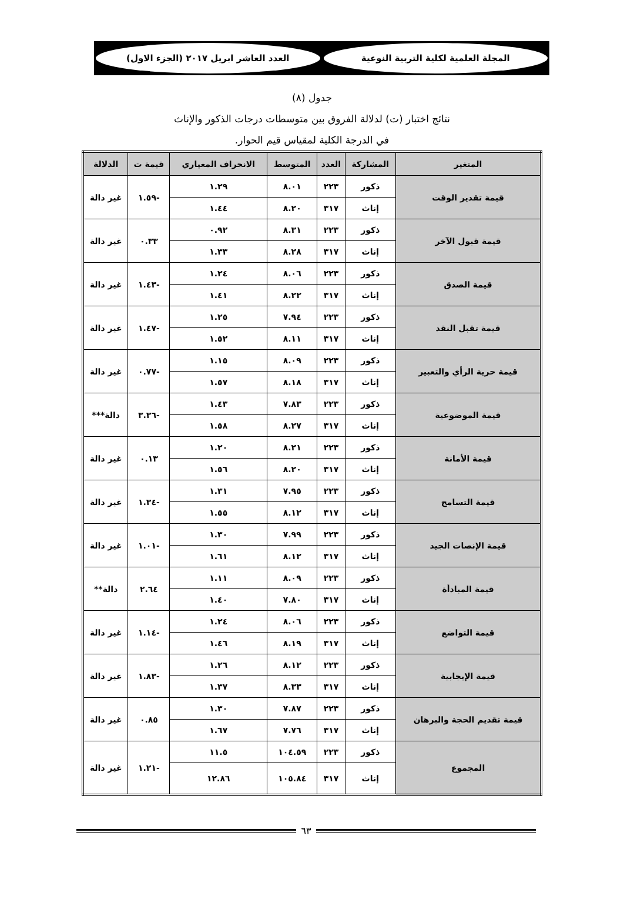المجلة العلمية لكلية التربية النوعية
العدد العاشر ابريل ٢٠١٧ (الجزء الاول)
جدول (٨)
نتائج اختبار (ت) لدلالة الفروق بين متوسطات درجات الذكور والإناث
في الدرجة الكلية لمقياس قيم الحوار.
| المتغير | المشاركة | العدد | المتوسط | الانحراف المعياري | قيمة ت | الدلالة |
| --- | --- | --- | --- | --- | --- | --- |
| قيمة تقدير الوقت | ذكور | ٢٢٣ | ٨.٠١ | ١.٢٩ | -١.٥٩ | غير دالة |
| | إناث | ٣١٧ | ٨.٢٠ | ١.٤٤ | | |
| قيمة قبول الآخر | ذكور | ٢٢٣ | ٨.٣١ | ٠.٩٢ | ٠.٣٣ | غير دالة |
| | إناث | ٣١٧ | ٨.٢٨ | ١.٣٣ | | |
| قيمة الصدق | ذكور | ٢٢٣ | ٨.٠٦ | ١.٢٤ | -١.٤٣ | غير دالة |
| | إناث | ٣١٧ | ٨.٢٢ | ١.٤١ | | |
| قيمة تقبل النقد | ذكور | ٢٢٣ | ٧.٩٤ | ١.٢٥ | -١.٤٧ | غير دالة |
| | إناث | ٣١٧ | ٨.١١ | ١.٥٢ | | |
| قيمة حرية الرأي والتعبير | ذكور | ٢٢٣ | ٨.٠٩ | ١.١٥ | -٠.٧٧ | غير دالة |
| | إناث | ٣١٧ | ٨.١٨ | ١.٥٧ | | |
| قيمة الموضوعية | ذكور | ٢٢٣ | ٧.٨٣ | ١.٤٣ | -٣.٣٦ | دالة*** |
| | إناث | ٣١٧ | ٨.٢٧ | ١.٥٨ | | |
| قيمة الأمانة | ذكور | ٢٢٣ | ٨.٢١ | ١.٢٠ | ٠.١٣ | غير دالة |
| | إناث | ٣١٧ | ٨.٢٠ | ١.٥٦ | | |
| قيمة التسامح | ذكور | ٢٢٣ | ٧.٩٥ | ١.٣١ | -١.٣٤ | غير دالة |
| | إناث | ٣١٧ | ٨.١٢ | ١.٥٥ | | |
| قيمة الإنصات الجيد | ذكور | ٢٢٣ | ٧.٩٩ | ١.٣٠ | -١.٠١ | غير دالة |
| | إناث | ٣١٧ | ٨.١٢ | ١.٦١ | | |
| قيمة المبادأة | ذكور | ٢٢٣ | ٨.٠٩ | ١.١١ | ٢.٦٤ | دالة** |
| | إناث | ٣١٧ | ٧.٨٠ | ١.٤٠ | | |
| قيمة التواضع | ذكور | ٢٢٣ | ٨.٠٦ | ١.٢٤ | -١.١٤ | غير دالة |
| | إناث | ٣١٧ | ٨.١٩ | ١.٤٦ | | |
| قيمة الإيجابية | ذكور | ٢٢٣ | ٨.١٢ | ١.٢٦ | -١.٨٣ | غير دالة |
| | إناث | ٣١٧ | ٨.٣٣ | ١.٣٧ | | |
| قيمة تقديم الحجة والبرهان | ذكور | ٢٢٣ | ٧.٨٧ | ١.٣٠ | ٠.٨٥ | غير دالة |
| | إناث | ٣١٧ | ٧.٧٦ | ١.٦٧ | | |
| المجموع | ذكور | ٢٢٣ | ١٠٤.٥٩ | ١١.٥ | -١.٢١ | غير دالة |
| | إناث | ٣١٧ | ١٠٥.٨٤ | ١٢.٨٦ | | |
٦٣